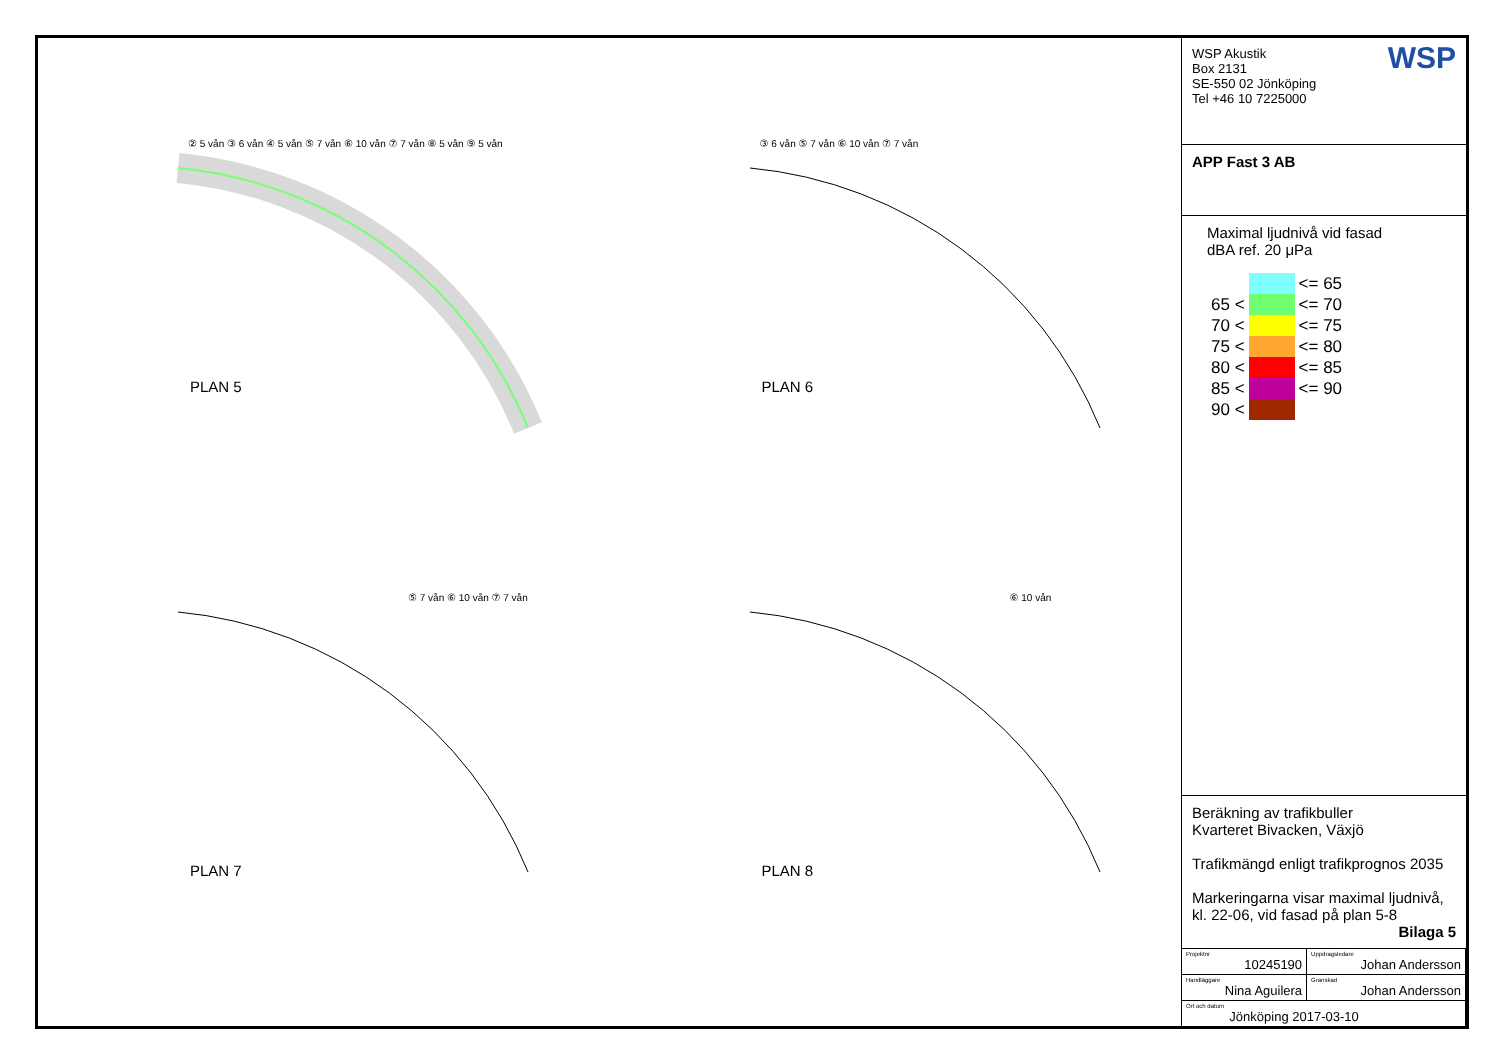② 5 vån ③ 6 vån ④ 5 vån ⑤ 7 vån ⑥ 10 vån ⑦ 7 vån ⑧ 5 vån ⑨ 5 vån
PLAN 5
③ 6 vån ⑤ 7 vån ⑥ 10 vån ⑦ 7 vån
PLAN 6
⑤ 7 vån ⑥ 10 vån ⑦ 7 vån
PLAN 7
⑥ 10 vån
PLAN 8
WSP Akustik
Box 2131
SE-550 02 Jönköping
Tel +46 10 7225000 WSP
APP Fast 3 AB
Maximal ljudnivå vid fasad
dBA ref. 20 μPa
| | | <= 65 |
| 65 < | | <= 70 |
| 70 < | | <= 75 |
| 75 < | | <= 80 |
| 80 < | | <= 85 |
| 85 < | | <= 90 |
| 90 < | | |
Beräkning av trafikbuller
Kvarteret Bivacken, Växjö
Trafikmängd enligt trafikprognos 2035
Markeringarna visar maximal ljudnivå,
kl. 22-06, vid fasad på plan 5-8
Bilaga 5
| Projektnr 10245190 | Uppdragsledare Johan Andersson |
| Handläggare Nina Aguilera | Granskad Johan Andersson |
| Ort och datum Jönköping 2017-03-10 | |